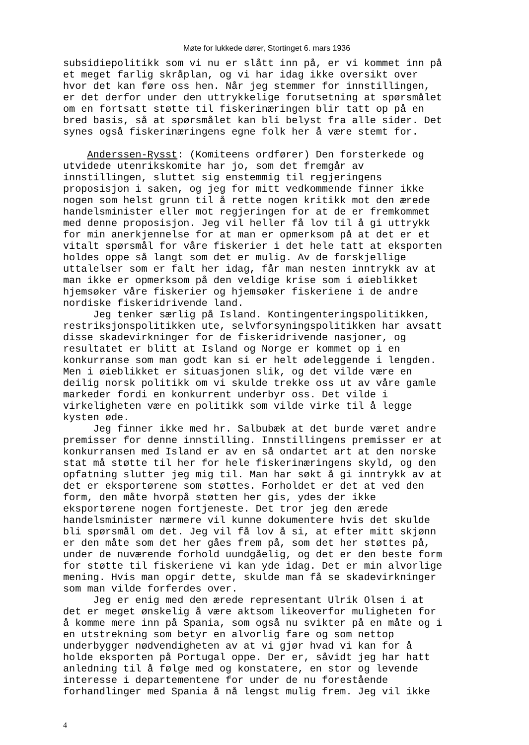Møte for lukkede dører, Stortinget 6. mars 1936
subsidiepolitikk som vi nu er slått inn på, er vi kommet inn på et meget farlig skråplan, og vi har idag ikke oversikt over hvor det kan føre oss hen. Når jeg stemmer for innstillingen, er det derfor under den uttrykkelige forutsetning at spørsmålet om en fortsatt støtte til fiskerinæringen blir tatt op på en bred basis, så at spørsmålet kan bli belyst fra alle sider. Det synes også fiskerinæringens egne folk her å være stemt for. Anderssen-Rysst: (Komiteens ordfører) Den forsterkede og utvidede utenrikskomite har jo, som det fremgår av innstillingen, sluttet sig enstemmig til regjeringens proposisjon i saken, og jeg for mitt vedkommende finner ikke nogen som helst grunn til å rette nogen kritikk mot den ærede handelsminister eller mot regjeringen for at de er fremkommet med denne proposisjon. Jeg vil heller få lov til å gi uttrykk for min anerkjennelse for at man er opmerksom på at det er et vitalt spørsmål for våre fiskerier i det hele tatt at eksporten holdes oppe så langt som det er mulig. Av de forskjellige uttalelser som er falt her idag, får man nesten inntrykk av at man ikke er opmerksom på den veldige krise som i øieblikket hjemsøker våre fiskerier og hjemsøker fiskeriene i de andre nordiske fiskeridrivende land. Jeg tenker særlig på Island. Kontingenteringspolitikken, restriksjonspolitikken ute, selvforsyningspolitikken har avsatt disse skadevirkninger for de fiskeridrivende nasjoner, og resultatet er blitt at Island og Norge er kommet op i en konkurranse som man godt kan si er helt ødeleggende i lengden. Men i øieblikket er situasjonen slik, og det vilde være en deilig norsk politikk om vi skulde trekke oss ut av våre gamle markeder fordi en konkurrent underbyr oss. Det vilde i virkeligheten være en politikk som vilde virke til å legge kysten øde. Jeg finner ikke med hr. Salbubæk at det burde været andre premisser for denne innstilling. Innstillingens premisser er at konkurransen med Island er av en så ondartet art at den norske stat må støtte til her for hele fiskerinæringens skyld, og den opfatning slutter jeg mig til. Man har søkt å gi inntrykk av at det er eksportørene som støttes. Forholdet er det at ved den form, den måte hvorpå støtten her gis, ydes der ikke eksportørene nogen fortjeneste. Det tror jeg den ærede handelsminister nærmere vil kunne dokumentere hvis det skulde bli spørsmål om det. Jeg vil få lov å si, at efter mitt skjønn er den måte som det her gåes frem på, som det her støttes på, under de nuværende forhold uundgåelig, og det er den beste form for støtte til fiskeriene vi kan yde idag. Det er min alvorlige mening. Hvis man opgir dette, skulde man få se skadevirkninger som man vilde forferdes over. Jeg er enig med den ærede representant Ulrik Olsen i at det er meget ønskelig å være aktsom likeoverfor muligheten for å komme mere inn på Spania, som også nu svikter på en måte og i en utstrekning som betyr en alvorlig fare og som nettop underbygger nødvendigheten av at vi gjør hvad vi kan for å holde eksporten på Portugal oppe. Der er, såvidt jeg har hatt anledning til å følge med og konstatere, en stor og levende interesse i departementene for under de nu forestående forhandlinger med Spania å nå lengst mulig frem. Jeg vil ikke
4